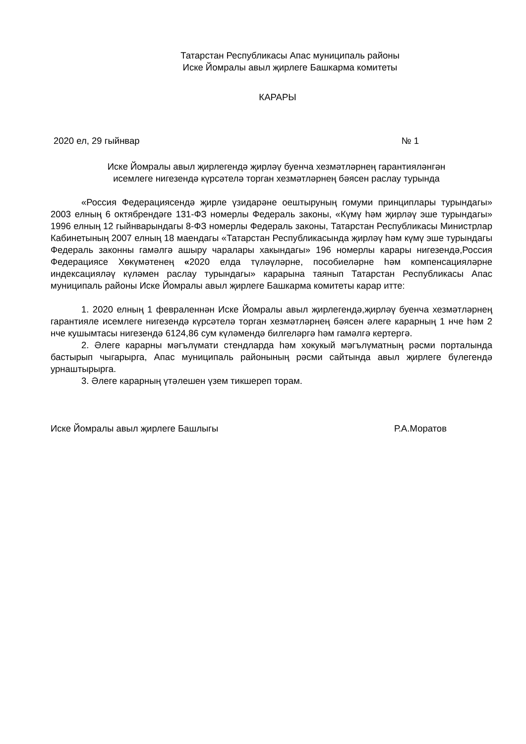Татарстан Республикасы Апас муниципаль районы
Иске Йомралы авыл җирлеге Башкарма комитеты
КАРАРЫ
2020 ел, 29 гыйнвар № 1
Иске Йомралы авыл җирлегендә җирләү буенча хезмәтләрнең гарантияләнгән
исемлеге нигезендә күрсәтелә торган хезмәтләрнең бәясен раслау турында
«Россия Федерациясендә җирле үзидарәне оештыруның гомуми принциплары турындагы» 2003 елның 6 октябрендәге 131-ФЗ номерлы Федераль законы, «Күмү һәм җирләү эше турындагы» 1996 елның 12 гыйнварындагы 8-ФЗ номерлы Федераль законы, Татарстан Республикасы Министрлар Кабинетының 2007 елның 18 маендагы «Татарстан Республикасында җирләү һәм күмү эше турындагы Федераль законны гамәлгә ашыру чаралары хакындагы» 196 номерлы карары нигезендә,Россия Федерациясе Хөкүмәтенең «2020 елда түләүләрне, пособиеләрне һәм компенсацияләрне индексацияләү күләмен раслау турындагы» карарына таянып Татарстан Республикасы Апас муниципаль районы Иске Йомралы авыл җирлеге Башкарма комитеты карар итте:
1. 2020 елның 1 февраленнән Иске Йомралы авыл җирлегендә,җирләү буенча хезмәтләрнең гарантияле исемлеге нигезендә күрсәтелә торган хезмәтләрнең бәясен әлеге карарның 1 нче һәм 2 нче кушымтасы нигезендә 6124,86 сум күләмендә билгеләргә һәм гамәлгә кертергә.
2. Әлеге карарны мәгълүмати стендларда һәм хокукый мәгълүматның рәсми порталында бастырып чыгарырга, Апас муниципаль районының рәсми сайтында авыл җирлеге бүлегендә урнаштырырга.
3. Әлеге карарның үтәлешен үзем тикшереп торам.
Иске Йомралы авыл җирлеге Башлыгы Р.А.Моратов